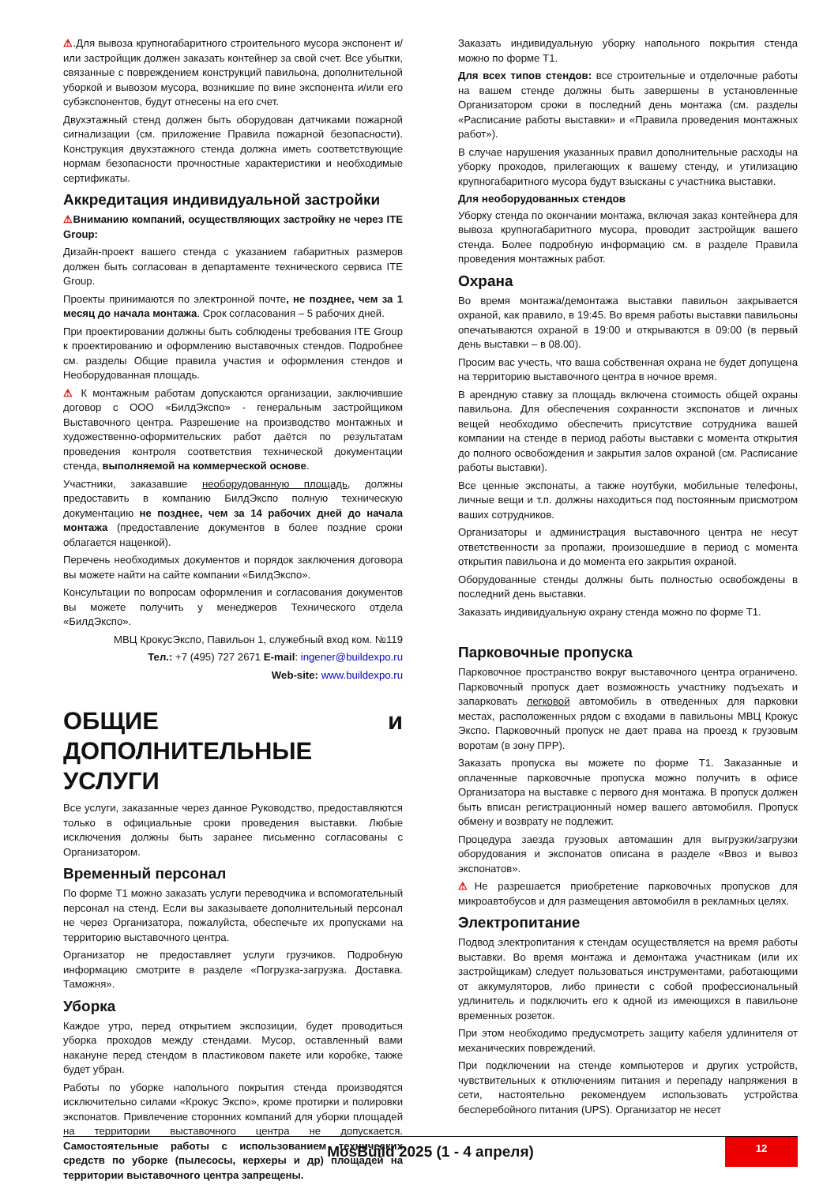⚠.Для вывоза крупногабаритного строительного мусора экспонент и/или застройщик должен заказать контейнер за свой счет. Все убытки, связанные с повреждением конструкций павильона, дополнительной уборкой и вывозом мусора, возникшие по вине экспонента и/или его субэкспонентов, будут отнесены на его счет.
Двухэтажный стенд должен быть оборудован датчиками пожарной сигнализации (см. приложение Правила пожарной безопасности). Конструкция двухэтажного стенда должна иметь соответствующие нормам безопасности прочностные характеристики и необходимые сертификаты.
Аккредитация индивидуальной застройки
⚠Вниманию компаний, осуществляющих застройку не через ITE Group:
Дизайн-проект вашего стенда с указанием габаритных размеров должен быть согласован в департаменте технического сервиса ITE Group.
Проекты принимаются по электронной почте, не позднее, чем за 1 месяц до начала монтажа. Срок согласования – 5 рабочих дней.
При проектировании должны быть соблюдены требования ITE Group к проектированию и оформлению выставочных стендов. Подробнее см. разделы Общие правила участия и оформления стендов и Необорудованная площадь.
⚠ К монтажным работам допускаются организации, заключившие договор с ООО «БилдЭкспо» - генеральным застройщиком Выставочного центра. Разрешение на производство монтажных и художественно-оформительских работ даётся по результатам проведения контроля соответствия технической документации стенда, выполняемой на коммерческой основе.
Участники, заказавшие необорудованную площадь, должны предоставить в компанию БилдЭкспо полную техническую документацию не позднее, чем за 14 рабочих дней до начала монтажа (предоставление документов в более поздние сроки облагается наценкой).
Перечень необходимых документов и порядок заключения договора вы можете найти на сайте компании «БилдЭкспо».
Консультации по вопросам оформления и согласования документов вы можете получить у менеджеров Технического отдела «БилдЭкспо».
МВЦ КрокусЭкспо, Павильон 1, служебный вход ком. №119
Тел.: +7 (495) 727 2671 E-mail: ingener@buildexpo.ru
Web-site: www.buildexpo.ru
ОБЩИЕ и ДОПОЛНИТЕЛЬНЫЕ УСЛУГИ
Все услуги, заказанные через данное Руководство, предоставляются только в официальные сроки проведения выставки. Любые исключения должны быть заранее письменно согласованы с Организатором.
Временный персонал
По форме Т1 можно заказать услуги переводчика и вспомогательный персонал на стенд. Если вы заказываете дополнительный персонал не через Организатора, пожалуйста, обеспечьте их пропусками на территорию выставочного центра.
Организатор не предоставляет услуги грузчиков. Подробную информацию смотрите в разделе «Погрузка-загрузка. Доставка. Таможня».
Уборка
Каждое утро, перед открытием экспозиции, будет проводиться уборка проходов между стендами. Мусор, оставленный вами накануне перед стендом в пластиковом пакете или коробке, также будет убран.
Работы по уборке напольного покрытия стенда производятся исключительно силами «Крокус Экспо», кроме протирки и полировки экспонатов. Привлечение сторонних компаний для уборки площадей на территории выставочного центра не допускается. Самостоятельные работы с использованием технических средств по уборке (пылесосы, керхеры и др) площадей на территории выставочного центра запрещены.
Заказать индивидуальную уборку напольного покрытия стенда можно по форме Т1.
Для всех типов стендов: все строительные и отделочные работы на вашем стенде должны быть завершены в установленные Организатором сроки в последний день монтажа (см. разделы «Расписание работы выставки» и «Правила проведения монтажных работ»).
В случае нарушения указанных правил дополнительные расходы на уборку проходов, прилегающих к вашему стенду, и утилизацию крупногабаритного мусора будут взысканы с участника выставки.
Для необорудованных стендов
Уборку стенда по окончании монтажа, включая заказ контейнера для вывоза крупногабаритного мусора, проводит застройщик вашего стенда. Более подробную информацию см. в разделе Правила проведения монтажных работ.
Охрана
Во время монтажа/демонтажа выставки павильон закрывается охраной, как правило, в 19:45. Во время работы выставки павильоны опечатываются охраной в 19:00 и открываются в 09:00 (в первый день выставки – в 08.00).
Просим вас учесть, что ваша собственная охрана не будет допущена на территорию выставочного центра в ночное время.
В арендную ставку за площадь включена стоимость общей охраны павильона. Для обеспечения сохранности экспонатов и личных вещей необходимо обеспечить присутствие сотрудника вашей компании на стенде в период работы выставки с момента открытия до полного освобождения и закрытия залов охраной (см. Расписание работы выставки).
Все ценные экспонаты, а также ноутбуки, мобильные телефоны, личные вещи и т.п. должны находиться под постоянным присмотром ваших сотрудников.
Организаторы и администрация выставочного центра не несут ответственности за пропажи, произошедшие в период с момента открытия павильона и до момента его закрытия охраной.
Оборудованные стенды должны быть полностью освобождены в последний день выставки.
Заказать индивидуальную охрану стенда можно по форме Т1.
Парковочные пропуска
Парковочное пространство вокруг выставочного центра ограничено. Парковочный пропуск дает возможность участнику подъехать и запарковать легковой автомобиль в отведенных для парковки местах, расположенных рядом с входами в павильоны МВЦ Крокус Экспо. Парковочный пропуск не дает права на проезд к грузовым воротам (в зону ПРР).
Заказать пропуска вы можете по форме Т1. Заказанные и оплаченные парковочные пропуска можно получить в офисе Организатора на выставке с первого дня монтажа. В пропуск должен быть вписан регистрационный номер вашего автомобиля. Пропуск обмену и возврату не подлежит.
Процедура заезда грузовых автомашин для выгрузки/загрузки оборудования и экспонатов описана в разделе «Ввоз и вывоз экспонатов».
⚠Не разрешается приобретение парковочных пропусков для микроавтобусов и для размещения автомобиля в рекламных целях.
Электропитание
Подвод электропитания к стендам осуществляется на время работы выставки. Во время монтажа и демонтажа участникам (или их застройщикам) следует пользоваться инструментами, работающими от аккумуляторов, либо принести с собой профессиональный удлинитель и подключить его к одной из имеющихся в павильоне временных розеток.
При этом необходимо предусмотреть защиту кабеля удлинителя от механических повреждений.
При подключении на стенде компьютеров и других устройств, чувствительных к отключениям питания и перепаду напряжения в сети, настоятельно рекомендуем использовать устройства бесперебойного питания (UPS). Организатор не несет
MosBuild 2025 (1 - 4 апреля)
12